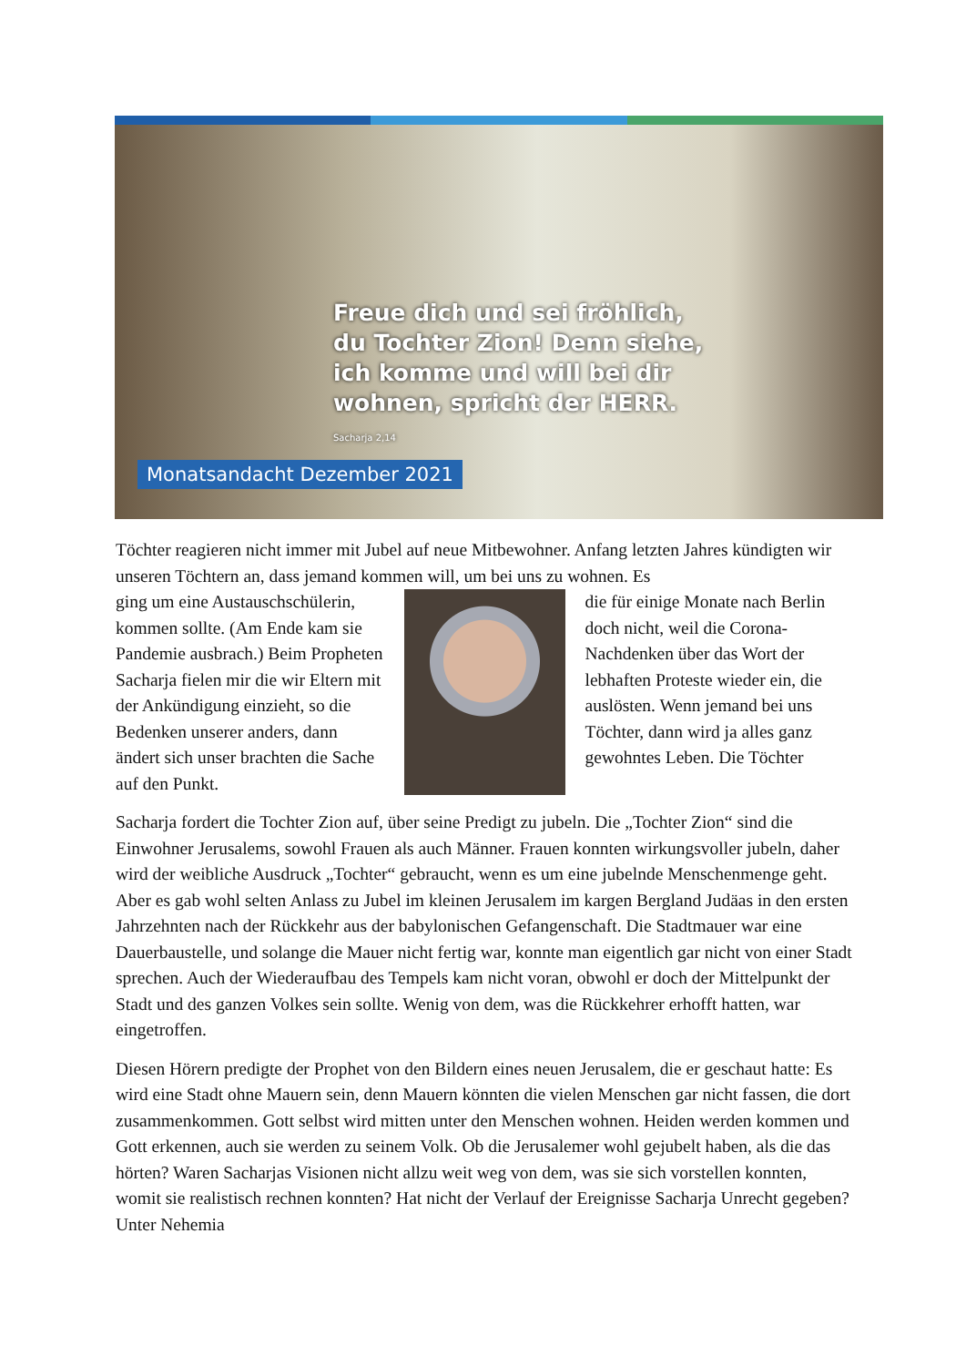Freue dich und sei fröhlich,
du Tochter Zion! Denn siehe,
ich komme und will bei dir
wohnen, spricht der HERR.
Sacharja 2,14
Monatsandacht Dezember 2021
Töchter reagieren nicht immer mit Jubel auf neue Mitbewohner. Anfang letzten Jahres kündigten wir unseren Töchtern an, dass jemand kommen will, um bei uns zu wohnen. Es
ging um eine Austauschschülerin, kommen sollte. (Am Ende kam sie Pandemie ausbrach.) Beim Propheten Sacharja fielen mir die wir Eltern mit der Ankündigung einzieht, so die Bedenken unserer anders, dann ändert sich unser brachten die Sache auf den Punkt.
die für einige Monate nach Berlin doch nicht, weil die Corona-Nachdenken über das Wort der lebhaften Proteste wieder ein, die auslösten. Wenn jemand bei uns Töchter, dann wird ja alles ganz gewohntes Leben. Die Töchter
Sacharja fordert die Tochter Zion auf, über seine Predigt zu jubeln. Die „Tochter Zion“ sind die Einwohner Jerusalems, sowohl Frauen als auch Männer. Frauen konnten wirkungsvoller jubeln, daher wird der weibliche Ausdruck „Tochter“ gebraucht, wenn es um eine jubelnde Menschenmenge geht. Aber es gab wohl selten Anlass zu Jubel im kleinen Jerusalem im kargen Bergland Judäas in den ersten Jahrzehnten nach der Rückkehr aus der babylonischen Gefangenschaft. Die Stadtmauer war eine Dauerbaustelle, und solange die Mauer nicht fertig war, konnte man eigentlich gar nicht von einer Stadt sprechen. Auch der Wiederaufbau des Tempels kam nicht voran, obwohl er doch der Mittelpunkt der Stadt und des ganzen Volkes sein sollte. Wenig von dem, was die Rückkehrer erhofft hatten, war eingetroffen.
Diesen Hörern predigte der Prophet von den Bildern eines neuen Jerusalem, die er geschaut hatte: Es wird eine Stadt ohne Mauern sein, denn Mauern könnten die vielen Menschen gar nicht fassen, die dort zusammenkommen. Gott selbst wird mitten unter den Menschen wohnen. Heiden werden kommen und Gott erkennen, auch sie werden zu seinem Volk. Ob die Jerusalemer wohl gejubelt haben, als die das hörten? Waren Sacharjas Visionen nicht allzu weit weg von dem, was sie sich vorstellen konnten, womit sie realistisch rechnen konnten? Hat nicht der Verlauf der Ereignisse Sacharja Unrecht gegeben? Unter Nehemia